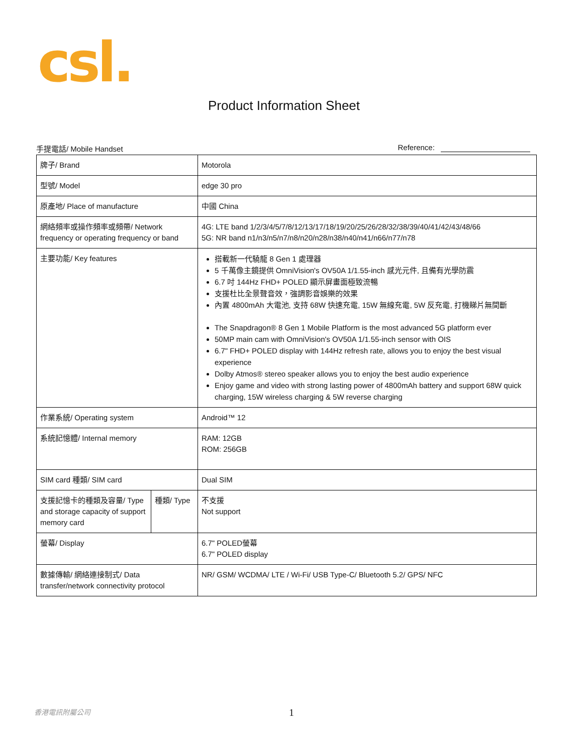csl.
Product Information Sheet
手提電話/ Mobile Handset Reference:
| 牌子/ Brand | | Motorola |
| 型號/ Model | | edge 30 pro |
| 原產地/ Place of manufacture | | 中國 China |
| 網絡頻率或操作頻率或頻帶/ Network frequency or operating frequency or band | | 4G: LTE band 1/2/3/4/5/7/8/12/13/17/18/19/20/25/26/28/32/38/39/40/41/42/43/48/66 5G: NR band n1/n3/n5/n7/n8/n20/n28/n38/n40/n41/n66/n77/n78 |
| 主要功能/ Key features | | 搭載新一代驍龍 8 Gen 1 處理器 5 千萬像主鏡提供 OmniVision's OV50A 1/1.55-inch 感光元件, 且備有光學防震 6.7 吋 144Hz FHD+ POLED 顯示屏畫面極致流暢 支援杜比全景聲音效，強調影音娛樂的效果 內置 4800mAh 大電池, 支持 68W 快速充電, 15W 無線充電, 5W 反充電, 打機睇片無間斷 The Snapdragon® 8 Gen 1 Mobile Platform is the most advanced 5G platform ever 50MP main cam with OmniVision's OV50A 1/1.55-inch sensor with OIS 6.7" FHD+ POLED display with 144Hz refresh rate, allows you to enjoy the best visual experience Dolby Atmos® stereo speaker allows you to enjoy the best audio experience Enjoy game and video with strong lasting power of 4800mAh battery and support 68W quick charging, 15W wireless charging & 5W reverse charging |
| 作業系統/ Operating system | | Android™ 12 |
| 系統記憶體/ Internal memory | | RAM: 12GB ROM: 256GB |
| SIM card 種類/ SIM card | | Dual SIM |
| 支援記憶卡的種類及容量/ Type and storage capacity of support memory card | 種類/ Type | 不支援 Not support |
| 螢幕/ Display | | 6.7" POLED螢幕 6.7" POLED display |
| 數據傳輸/ 網絡連接制式/ Data transfer/network connectivity protocol | | NR/ GSM/ WCDMA/ LTE / Wi-Fi/ USB Type-C/ Bluetooth 5.2/ GPS/ NFC |
香港電訊附屬公司 1